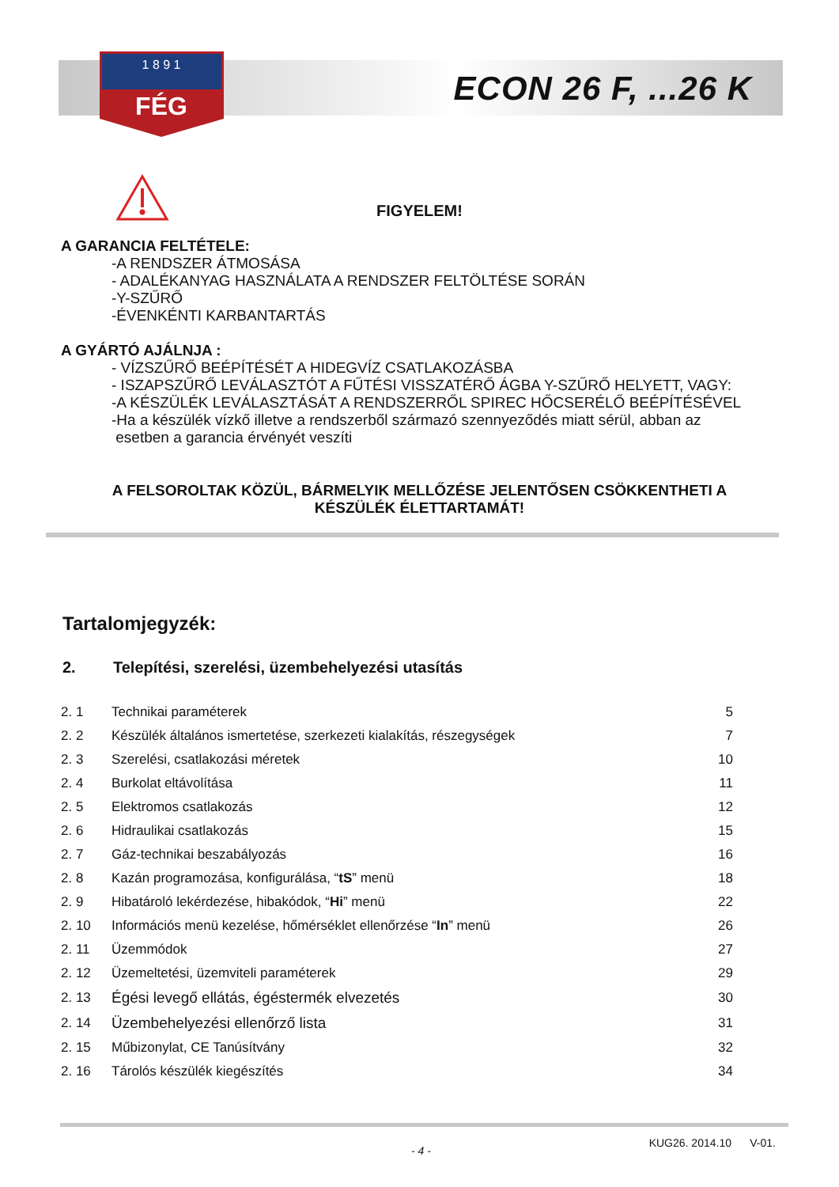1 8 9 1
FÉG
ECON 26 F, ...26 K
FIGYELEM!
A GARANCIA FELTÉTELE:
-A RENDSZER ÁTMOSÁSA
- ADALÉKANYAG HASZNÁLATA A RENDSZER FELTÖLTÉSE SORÁN
-Y-SZŰRŐ
-ÉVENKÉNTI KARBANTARTÁS
A GYÁRTÓ AJÁLNJA :
- VÍZSZŰRŐ BEÉPÍTÉSÉT A HIDEGVÍZ CSATLAKOZÁSBA
- ISZAPSZŰRŐ LEVÁLASZTÓT A FŰTÉSI VISSZATÉRŐ ÁGBA Y-SZŰRŐ HELYETT, VAGY:
-A KÉSZÜLÉK LEVÁLASZTÁSÁT A RENDSZERRŐL SPIREC HŐCSERÉLŐ BEÉPÍTÉSÉVEL
-Ha a készülék vízkő illetve a rendszerből származó szennyeződés miatt sérül, abban az
esetben a garancia érvényét veszíti
A FELSOROLTAK KÖZÜL, BÁRMELYIK MELLŐZÉSE JELENTŐSEN CSÖKKENTHETI A
KÉSZÜLÉK ÉLETTARTAMÁT!
Tartalomjegyzék:
2. Telepítési, szerelési, üzembehelyezési utasítás
| 2. 1 | Technikai paraméterek | 5 |
| 2. 2 | Készülék általános ismertetése, szerkezeti kialakítás, részegységek | 7 |
| 2. 3 | Szerelési, csatlakozási méretek | 10 |
| 2. 4 | Burkolat eltávolítása | 11 |
| 2. 5 | Elektromos csatlakozás | 12 |
| 2. 6 | Hidraulikai csatlakozás | 15 |
| 2. 7 | Gáz-technikai beszabályozás | 16 |
| 2. 8 | Kazán programozása, konfigurálása, “ tS ” menü | 18 |
| 2. 9 | Hibatároló lekérdezése, hibakódok, “ Hi ” menü | 22 |
| 2. 10 | Információs menü kezelése, hőmérséklet ellenőrzése “ In ” menü | 26 |
| 2. 11 | Üzemmódok | 27 |
| 2. 12 | Üzemeltetési, üzemviteli paraméterek | 29 |
| 2. 13 | Égési levegő ellátás, égéstermék elvezetés | 30 |
| 2. 14 | Üzembehelyezési ellenőrző lista | 31 |
| 2. 15 | Műbizonylat, CE Tanúsítvány | 32 |
| 2. 16 | Tárolós készülék kiegészítés | 34 |
- 4 - KUG26. 2014.10 V-01.